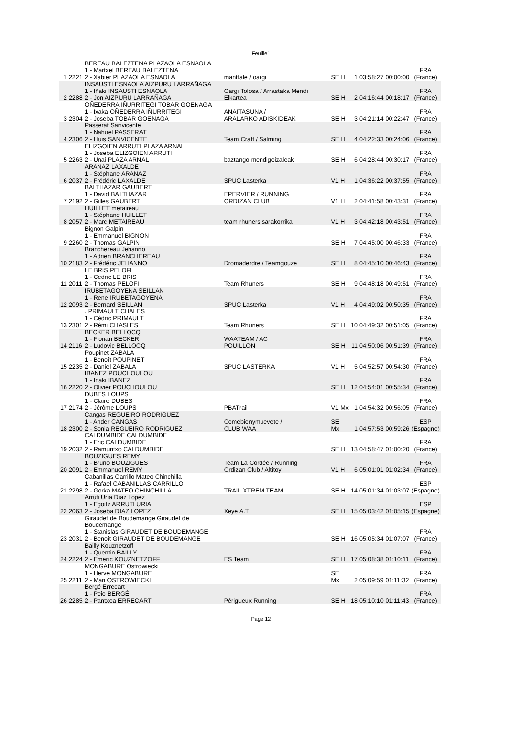Feuille1
| 1 | 2221 | BEREAU BALEZTENA PLAZAOLA ESNAOLA 1 - Martxel BEREAU BALEZTENA 2 - Xabier PLAZAOLA ESNAOLA | manttale / oargi | SE H | 1 | 03:58:27 | 00:00:00 | FRA (France) |
| 2 | 2288 | INSAUSTI ESNAOLA AIZPURU LARRAÑAGA 1 - Iñaki INSAUSTI ESNAOLA 2 - Jon AIZPURU LARRAÑAGA | Oargi Tolosa / Arrastaka Mendi Elkartea | SE H | 2 | 04:16:44 | 00:18:17 | FRA (France) |
| 3 | 2304 | OÑEDERRA IÑURRITEGI TOBAR GOENAGA 1 - Ixaka OÑEDERRA IÑURRITEGI 2 - Joseba TOBAR GOENAGA | ANAITASUNA / ARALARKO ADISKIDEAK | SE H | 3 | 04:21:14 | 00:22:47 | FRA (France) |
| 4 | 2306 | Passerat Sanvicente 1 - Nahuel PASSERAT 2 - Lluis SANVICENTE | Team Craft / Salming | SE H | 4 | 04:22:33 | 00:24:06 | FRA (France) |
| 5 | 2263 | ELIZGOIEN ARRUTI PLAZA ARNAL 1 - Joseba ELIZGOIEN ARRUTI 2 - Unai PLAZA ARNAL | baztango mendigoizaleak | SE H | 6 | 04:28:44 | 00:30:17 | FRA (France) |
| 6 | 2037 | ARANAZ LAXALDE 1 - Stéphane ARANAZ 2 - Frédéric LAXALDE | SPUC Lasterka | V1 H | 1 | 04:36:22 | 00:37:55 | FRA (France) |
| 7 | 2192 | BALTHAZAR GAUBERT 1 - David BALTHAZAR 2 - Gilles GAUBERT | EPERVIER / RUNNING ORDIZAN CLUB | V1 H | 2 | 04:41:58 | 00:43:31 | FRA (France) |
| 8 | 2057 | HUILLET metaireau 1 - Stéphane HUILLET 2 - Marc METAIREAU | team rhuners sarakorrika | V1 H | 3 | 04:42:18 | 00:43:51 | FRA (France) |
| 9 | 2260 | Bignon Galpin 1 - Emmanuel BIGNON 2 - Thomas GALPIN | | SE H | 7 | 04:45:00 | 00:46:33 | FRA (France) |
| 10 | 2183 | Branchereau Jehanno 1 - Adrien BRANCHEREAU 2 - Frédéric JEHANNO | Dromaderdre / Teamgouze | SE H | 8 | 04:45:10 | 00:46:43 | FRA (France) |
| 11 | 2011 | LE BRIS PELOFI 1 - Cedric LE BRIS 2 - Thomas PELOFI | Team Rhuners | SE H | 9 | 04:48:18 | 00:49:51 | FRA (France) |
| 12 | 2093 | IRUBETAGOYENA SEILLAN 1 - Rene IRUBETAGOYENA 2 - Bernard SEILLAN | SPUC Lasterka | V1 H | 4 | 04:49:02 | 00:50:35 | FRA (France) |
| 13 | 2301 | . PRIMAULT CHALES 1 - Cédric PRIMAULT 2 - Rémi CHASLES | Team Rhuners | SE H | 10 | 04:49:32 | 00:51:05 | FRA (France) |
| 14 | 2116 | BECKER BELLOCQ 1 - Florian BECKER 2 - Ludovic BELLOCQ | WAATEAM / AC POUILLON | SE H | 11 | 04:50:06 | 00:51:39 | FRA (France) |
| 15 | 2235 | Poupinet ZABALA 1 - Benoît POUPINET 2 - Daniel ZABALA | SPUC LASTERKA | V1 H | 5 | 04:52:57 | 00:54:30 | FRA (France) |
| 16 | 2220 | IBANEZ POUCHOULOU 1 - Inaki IBANEZ 2 - Olivier POUCHOULOU | | SE H | 12 | 04:54:01 | 00:55:34 | FRA (France) |
| 17 | 2174 | DUBES LOUPS 1 - Claire DUBES 2 - Jérôme LOUPS | PBATrail | V1 Mx | 1 | 04:54:32 | 00:56:05 | FRA (France) |
| 18 | 2300 | Cangas REGUEIRO RODRIGUEZ 1 - Ander CANGAS 2 - Sonia REGUEIRO RODRIGUEZ | Comebienymuevete / CLUB WAA | SE Mx | 1 | 04:57:53 | 00:59:26 | ESP (Espagne) |
| 19 | 2032 | CALDUMBIDE CALDUMBIDE 1 - Eric CALDUMBIDE 2 - Ramuntxo CALDUMBIDE | | SE H | 13 | 04:58:47 | 01:00:20 | FRA (France) |
| 20 | 2091 | BOUZIGUES REMY 1 - Bruno BOUZIGUES 2 - Emmanuel REMY | Team La Cordée / Running Ordizan Club / Altitoy | V1 H | 6 | 05:01:01 | 01:02:34 | FRA (France) |
| 21 | 2298 | Cabanillas Carrillo Mateo Chinchilla 1 - Rafael CABANILLAS CARRILLO 2 - Gorka MATEO CHINCHILLA | TRAIL XTREM TEAM | SE H | 14 | 05:01:34 | 01:03:07 | ESP (Espagne) |
| 22 | 2063 | Arruti Uria Diaz Lopez 1 - Egoitz ARRUTI URIA 2 - Joseba DIAZ LOPEZ | Xeye A.T | SE H | 15 | 05:03:42 | 01:05:15 | ESP (Espagne) |
| 23 | 2031 | Giraudet de Boudemange Giraudet de Boudemange 1 - Stanislas GIRAUDET DE BOUDEMANGE 2 - Benoit GIRAUDET DE BOUDEMANGE | | SE H | 16 | 05:05:34 | 01:07:07 | FRA (France) |
| 24 | 2224 | Bailly Kouznetzoff 1 - Quentin BAILLY 2 - Emeric KOUZNETZOFF | ES Team | SE H | 17 | 05:08:38 | 01:10:11 | FRA (France) |
| 25 | 2211 | MONGABURE Ostrowiecki 1 - Herve MONGABURE 2 - Mari OSTROWIECKI | | SE Mx | 2 | 05:09:59 | 01:11:32 | FRA (France) |
| 26 | 2285 | Bergé Errecart 1 - Peio BERGÉ 2 - Pantxoa ERRECART | Périgueux Running | SE H | 18 | 05:10:10 | 01:11:43 | FRA (France) |
Page 12